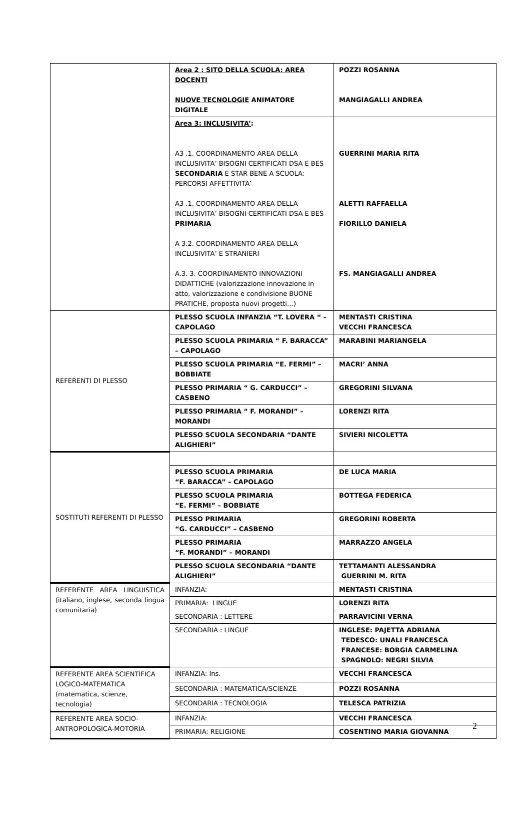| | Area 2 : SITO DELLA SCUOLA: AREA DOCENTI NUOVE TECNOLOGIE ANIMATORE DIGITALE | POZZI ROSANNA MANGIAGALLI ANDREA |
| | Area 3: INCLUSIVITA’ : A3 .1. COORDINAMENTO AREA DELLA INCLUSIVITA’ BISOGNI CERTIFICATI DSA E BES SECONDARIA E STAR BENE A SCUOLA: PERCORSI AFFETTIVITA’ A3 .1. COORDINAMENTO AREA DELLA INCLUSIVITA’ BISOGNI CERTIFICATI DSA E BES PRIMARIA A 3.2. COORDINAMENTO AREA DELLA INCLUSIVITA’ E STRANIERI A.3. 3. COORDINAMENTO INNOVAZIONI DIDATTICHE (valorizzazione innovazione in atto, valorizzazione e condivisione BUONE PRATICHE, proposta nuovi progetti…) | GUERRINI MARIA RITA ALETTI RAFFAELLA FIORILLO DANIELA FS. MANGIAGALLI ANDREA |
| REFERENTI DI PLESSO | PLESSO SCUOLA INFANZIA “T. LOVERA “ – CAPOLAGO | MENTASTI CRISTINA VECCHI FRANCESCA |
| | PLESSO SCUOLA PRIMARIA “ F. BARACCA” – CAPOLAGO | MARABINI MARIANGELA |
| | PLESSO SCUOLA PRIMARIA “E. FERMI” – BOBBIATE | MACRI’ ANNA |
| | PLESSO PRIMARIA “ G. CARDUCCI” – CASBENO | GREGORINI SILVANA |
| | PLESSO PRIMARIA “ F. MORANDI” – MORANDI | LORENZI RITA |
| | PLESSO SCUOLA SECONDARIA “DANTE ALIGHIERI” | SIVIERI NICOLETTA |
| SOSTITUTI REFERENTI DI PLESSO | | |
| | PLESSO SCUOLA PRIMARIA “F. BARACCA” – CAPOLAGO | DE LUCA MARIA |
| | PLESSO SCUOLA PRIMARIA “E. FERMI” – BOBBIATE | BOTTEGA FEDERICA |
| | PLESSO PRIMARIA “G. CARDUCCI” – CASBENO | GREGORINI ROBERTA |
| | PLESSO PRIMARIA “F. MORANDI” – MORANDI | MARRAZZO ANGELA |
| | PLESSO SCUOLA SECONDARIA “DANTE ALIGHIERI” | TETTAMANTI ALESSANDRA GUERRINI M. RITA |
| REFERENTE AREA LINGUISTICA (italiano, inglese, seconda lingua comunitaria) | INFANZIA: | MENTASTI CRISTINA |
| | PRIMARIA: LINGUE | LORENZI RITA |
| | SECONDARIA : LETTERE | PARRAVICINI VERNA |
| | SECONDARIA : LINGUE | INGLESE: PAJETTA ADRIANA TEDESCO: UNALI FRANCESCA FRANCESE: BORGIA CARMELINA SPAGNOLO: NEGRI SILVIA |
| REFERENTE AREA SCIENTIFICA LOGICO-MATEMATICA (matematica, scienze, tecnologia) | INFANZIA: Ins. | VECCHI FRANCESCA |
| | SECONDARIA : MATEMATICA/SCIENZE | POZZI ROSANNA |
| | SECONDARIA : TECNOLOGIA | TELESCA PATRIZIA |
| REFERENTE AREA SOCIO-ANTROPOLOGICA-MOTORIA | INFANZIA: | VECCHI FRANCESCA |
| | PRIMARIA: RELIGIONE | COSENTINO MARIA GIOVANNA |
2